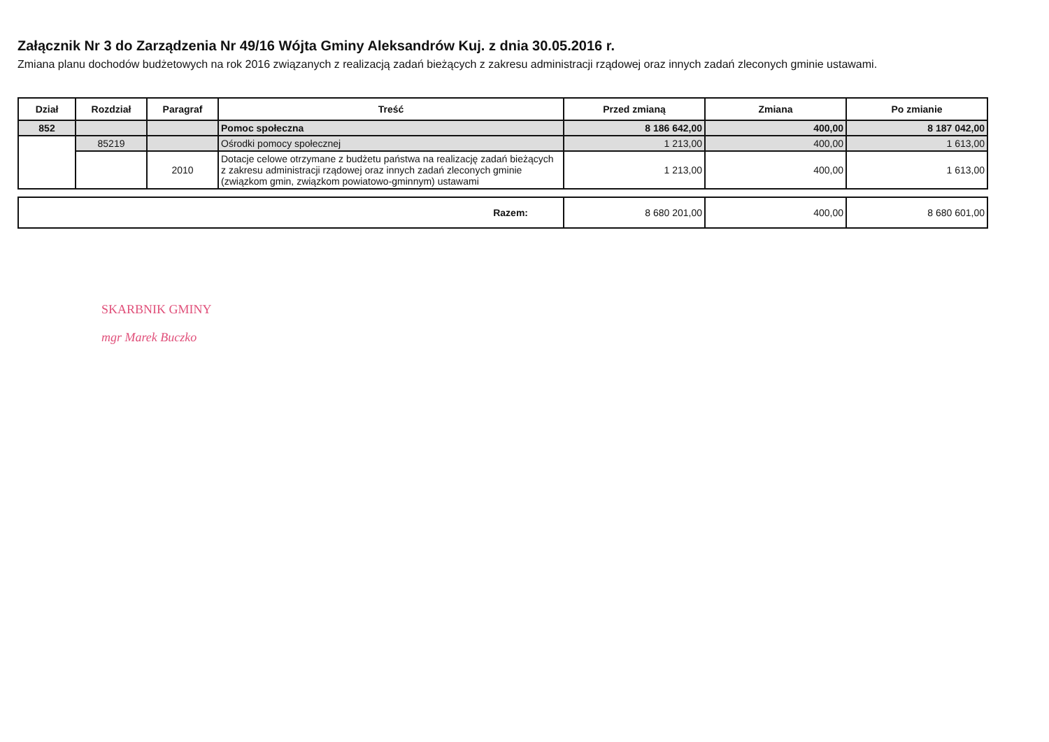Załącznik Nr 3 do Zarządzenia Nr 49/16 Wójta Gminy Aleksandrów Kuj. z dnia 30.05.2016 r.
Zmiana planu dochodów budżetowych na rok 2016 związanych z realizacją zadań bieżących z zakresu administracji rządowej oraz innych zadań zleconych gminie ustawami.
| Dział | Rozdział | Paragraf | Treść | Przed zmianą | Zmiana | Po zmianie |
| --- | --- | --- | --- | --- | --- | --- |
| 852 | | | Pomoc społeczna | 8 186 642,00 | 400,00 | 8 187 042,00 |
| | 85219 | | Ośrodki pomocy społecznej | 1 213,00 | 400,00 | 1 613,00 |
| | | 2010 | Dotacje celowe otrzymane z budżetu państwa na realizację zadań bieżących z zakresu administracji rządowej oraz innych zadań zleconych gminie (związkom gmin, związkom powiatowo-gminnym) ustawami | 1 213,00 | 400,00 | 1 613,00 |
| Razem: | 8 680 201,00 | 400,00 | 8 680 601,00 |
SKARBNIK GMINY
mgr Marek Buczko